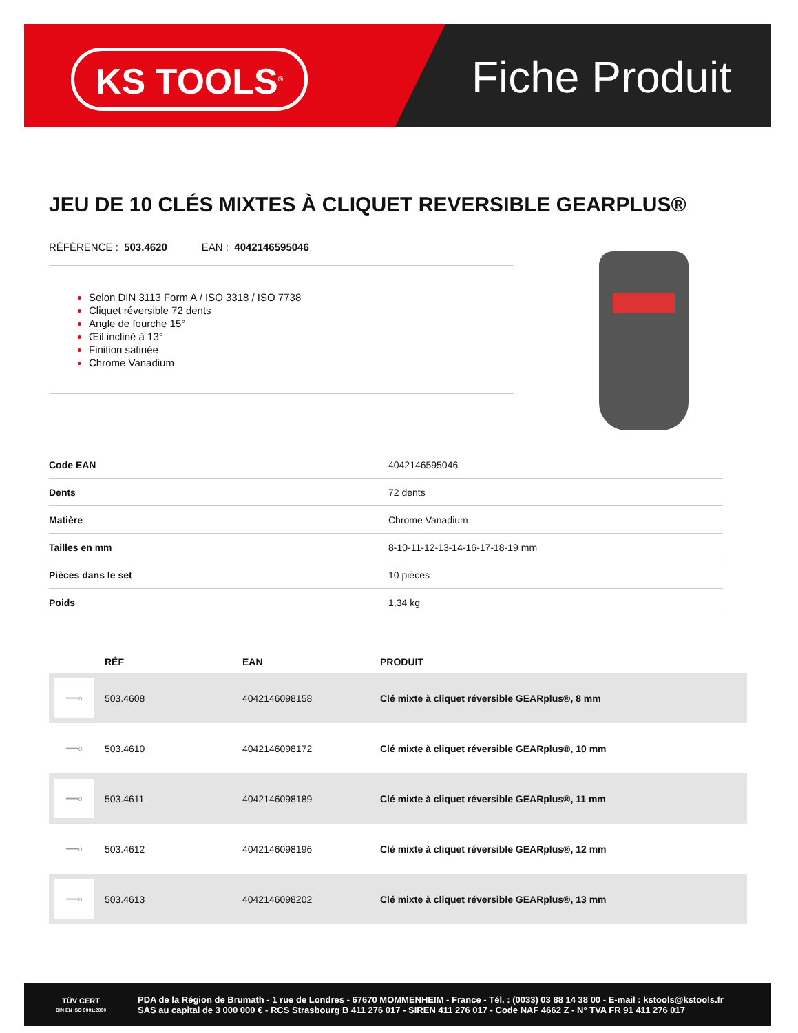KS TOOLS<sup>®</sup> Fiche Produit
JEU DE 10 CLÉS MIXTES À CLIQUET REVERSIBLE GEARPLUS®
RÉFÉRENCE : 503.4620 EAN : 4042146595046
Selon DIN 3113 Form A / ISO 3318 / ISO 7738
Cliquet réversible 72 dents
Angle de fourche 15°
Œil incliné à 13°
Finition satinée
Chrome Vanadium
| Code EAN | 4042146595046 |
| Dents | 72 dents |
| Matière | Chrome Vanadium |
| Tailles en mm | 8-10-11-12-13-14-16-17-18-19 mm |
| Pièces dans le set | 10 pièces |
| Poids | 1,34 kg |
| | RÉF | EAN | PRODUIT |
| --- | --- | --- | --- |
| ━━━o | 503.4608 | 4042146098158 | Clé mixte à cliquet réversible GEARplus®, 8 mm |
| ━━━o | 503.4610 | 4042146098172 | Clé mixte à cliquet réversible GEARplus®, 10 mm |
| ━━━o | 503.4611 | 4042146098189 | Clé mixte à cliquet réversible GEARplus®, 11 mm |
| ━━━o | 503.4612 | 4042146098196 | Clé mixte à cliquet réversible GEARplus®, 12 mm |
| ━━━o | 503.4613 | 4042146098202 | Clé mixte à cliquet réversible GEARplus®, 13 mm |
TÜV CERT
DIN EN ISO 9001:2000
PDA de la Région de Brumath - 1 rue de Londres - 67670 MOMMENHEIM - France - Tél. : (0033) 03 88 14 38 00 - E-mail : kstools@kstools.fr
SAS au capital de 3 000 000 € - RCS Strasbourg B 411 276 017 - SIREN 411 276 017 - Code NAF 4662 Z - N° TVA FR 91 411 276 017